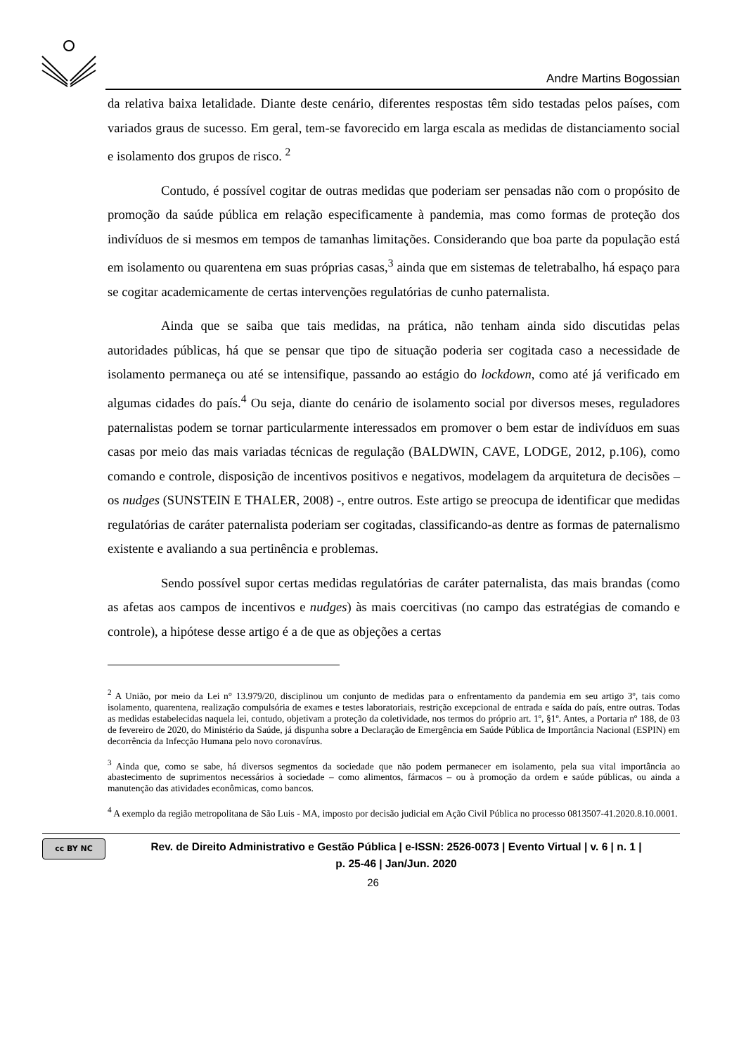Andre Martins Bogossian
da relativa baixa letalidade. Diante deste cenário, diferentes respostas têm sido testadas pelos países, com variados graus de sucesso. Em geral, tem-se favorecido em larga escala as medidas de distanciamento social e isolamento dos grupos de risco. <sup>2</sup>
Contudo, é possível cogitar de outras medidas que poderiam ser pensadas não com o propósito de promoção da saúde pública em relação especificamente à pandemia, mas como formas de proteção dos indivíduos de si mesmos em tempos de tamanhas limitações. Considerando que boa parte da população está em isolamento ou quarentena em suas próprias casas,<sup>3</sup> ainda que em sistemas de teletrabalho, há espaço para se cogitar academicamente de certas intervenções regulatórias de cunho paternalista.
Ainda que se saiba que tais medidas, na prática, não tenham ainda sido discutidas pelas autoridades públicas, há que se pensar que tipo de situação poderia ser cogitada caso a necessidade de isolamento permaneça ou até se intensifique, passando ao estágio do lockdown, como até já verificado em algumas cidades do país.<sup>4</sup> Ou seja, diante do cenário de isolamento social por diversos meses, reguladores paternalistas podem se tornar particularmente interessados em promover o bem estar de indivíduos em suas casas por meio das mais variadas técnicas de regulação (BALDWIN, CAVE, LODGE, 2012, p.106), como comando e controle, disposição de incentivos positivos e negativos, modelagem da arquitetura de decisões – os nudges (SUNSTEIN E THALER, 2008) -, entre outros. Este artigo se preocupa de identificar que medidas regulatórias de caráter paternalista poderiam ser cogitadas, classificando-as dentre as formas de paternalismo existente e avaliando a sua pertinência e problemas.
Sendo possível supor certas medidas regulatórias de caráter paternalista, das mais brandas (como as afetas aos campos de incentivos e nudges) às mais coercitivas (no campo das estratégias de comando e controle), a hipótese desse artigo é a de que as objeções a certas
<sup>2</sup> A União, por meio da Lei n° 13.979/20, disciplinou um conjunto de medidas para o enfrentamento da pandemia em seu artigo 3º, tais como isolamento, quarentena, realização compulsória de exames e testes laboratoriais, restrição excepcional de entrada e saída do país, entre outras. Todas as medidas estabelecidas naquela lei, contudo, objetivam a proteção da coletividade, nos termos do próprio art. 1º, §1º. Antes, a Portaria nº 188, de 03 de fevereiro de 2020, do Ministério da Saúde, já dispunha sobre a Declaração de Emergência em Saúde Pública de Importância Nacional (ESPIN) em decorrência da Infecção Humana pelo novo coronavírus.
<sup>3</sup> Ainda que, como se sabe, há diversos segmentos da sociedade que não podem permanecer em isolamento, pela sua vital importância ao abastecimento de suprimentos necessários à sociedade – como alimentos, fármacos – ou à promoção da ordem e saúde públicas, ou ainda a manutenção das atividades econômicas, como bancos.
<sup>4</sup> A exemplo da região metropolitana de São Luis - MA, imposto por decisão judicial em Ação Civil Pública no processo 0813507-41.2020.8.10.0001.
cc BY NC
Rev. de Direito Administrativo e Gestão Pública | e-ISSN: 2526-0073 | Evento Virtual | v. 6 | n. 1 |
p. 25-46 | Jan/Jun. 2020
26